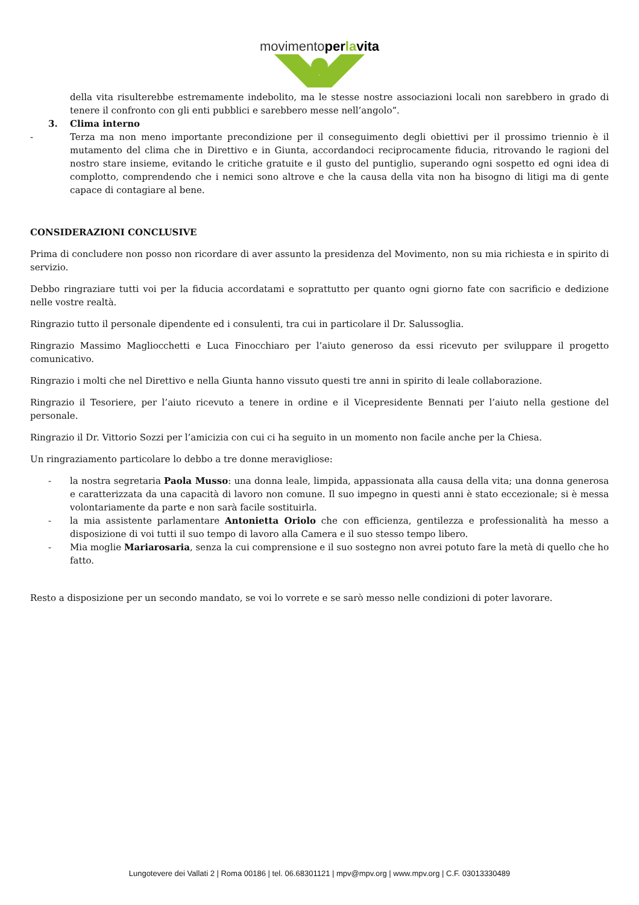movimentoper la vita
della vita risulterebbe estremamente indebolito, ma le stesse nostre associazioni locali non sarebbero in grado di tenere il confronto con gli enti pubblici e sarebbero messe nell’angolo”.
3. Clima interno
- Terza ma non meno importante precondizione per il conseguimento degli obiettivi per il prossimo triennio è il mutamento del clima che in Direttivo e in Giunta, accordandoci reciprocamente fiducia, ritrovando le ragioni del nostro stare insieme, evitando le critiche gratuite e il gusto del puntiglio, superando ogni sospetto ed ogni idea di complotto, comprendendo che i nemici sono altrove e che la causa della vita non ha bisogno di litigi ma di gente capace di contagiare al bene.
CONSIDERAZIONI CONCLUSIVE
Prima di concludere non posso non ricordare di aver assunto la presidenza del Movimento, non su mia richiesta e in spirito di servizio.
Debbo ringraziare tutti voi per la fiducia accordatami e soprattutto per quanto ogni giorno fate con sacrificio e dedizione nelle vostre realtà.
Ringrazio tutto il personale dipendente ed i consulenti, tra cui in particolare il Dr. Salussoglia.
Ringrazio Massimo Magliocchetti e Luca Finocchiaro per l’aiuto generoso da essi ricevuto per sviluppare il progetto comunicativo.
Ringrazio i molti che nel Direttivo e nella Giunta hanno vissuto questi tre anni in spirito di leale collaborazione.
Ringrazio il Tesoriere, per l’aiuto ricevuto a tenere in ordine e il Vicepresidente Bennati per l’aiuto nella gestione del personale.
Ringrazio il Dr. Vittorio Sozzi per l’amicizia con cui ci ha seguito in un momento non facile anche per la Chiesa.
Un ringraziamento particolare lo debbo a tre donne meravigliose:
- la nostra segretaria Paola Musso: una donna leale, limpida, appassionata alla causa della vita; una donna generosa e caratterizzata da una capacità di lavoro non comune. Il suo impegno in questi anni è stato eccezionale; si è messa volontariamente da parte e non sarà facile sostituirla.
- la mia assistente parlamentare Antonietta Oriolo che con efficienza, gentilezza e professionalità ha messo a disposizione di voi tutti il suo tempo di lavoro alla Camera e il suo stesso tempo libero.
- Mia moglie Mariarosaria, senza la cui comprensione e il suo sostegno non avrei potuto fare la metà di quello che ho fatto.
Resto a disposizione per un secondo mandato, se voi lo vorrete e se sarò messo nelle condizioni di poter lavorare.
Lungotevere dei Vallati 2 | Roma 00186 | tel. 06.68301121 | mpv@mpv.org | www.mpv.org | C.F. 03013330489